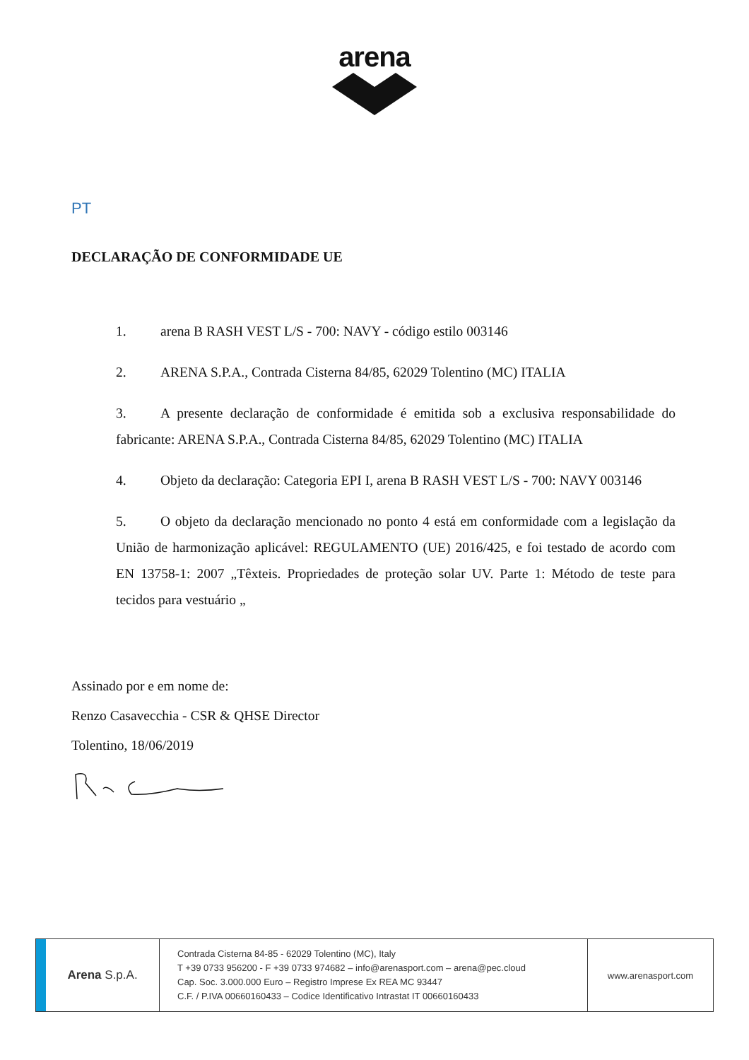arena
PT
DECLARAÇÃO DE CONFORMIDADE UE
1. arena B RASH VEST L/S - 700: NAVY - código estilo 003146
2. ARENA S.P.A., Contrada Cisterna 84/85, 62029 Tolentino (MC) ITALIA
3. A presente declaração de conformidade é emitida sob a exclusiva responsabilidade do fabricante: ARENA S.P.A., Contrada Cisterna 84/85, 62029 Tolentino (MC) ITALIA
4. Objeto da declaração: Categoria EPI I, arena B RASH VEST L/S - 700: NAVY 003146
5. O objeto da declaração mencionado no ponto 4 está em conformidade com a legislação da União de harmonização aplicável: REGULAMENTO (UE) 2016/425, e foi testado de acordo com EN 13758-1: 2007 „Têxteis. Propriedades de proteção solar UV. Parte 1: Método de teste para tecidos para vestuário „
Assinado por e em nome de:
Renzo Casavecchia - CSR & QHSE Director
Tolentino, 18/06/2019
Arena S.p.A.
Contrada Cisterna 84-85 - 62029 Tolentino (MC), Italy
T +39 0733 956200 - F +39 0733 974682 – info@arenasport.com – arena@pec.cloud
Cap. Soc. 3.000.000 Euro – Registro Imprese Ex REA MC 93447
C.F. / P.IVA 00660160433 – Codice Identificativo Intrastat IT 00660160433
www.arenasport.com